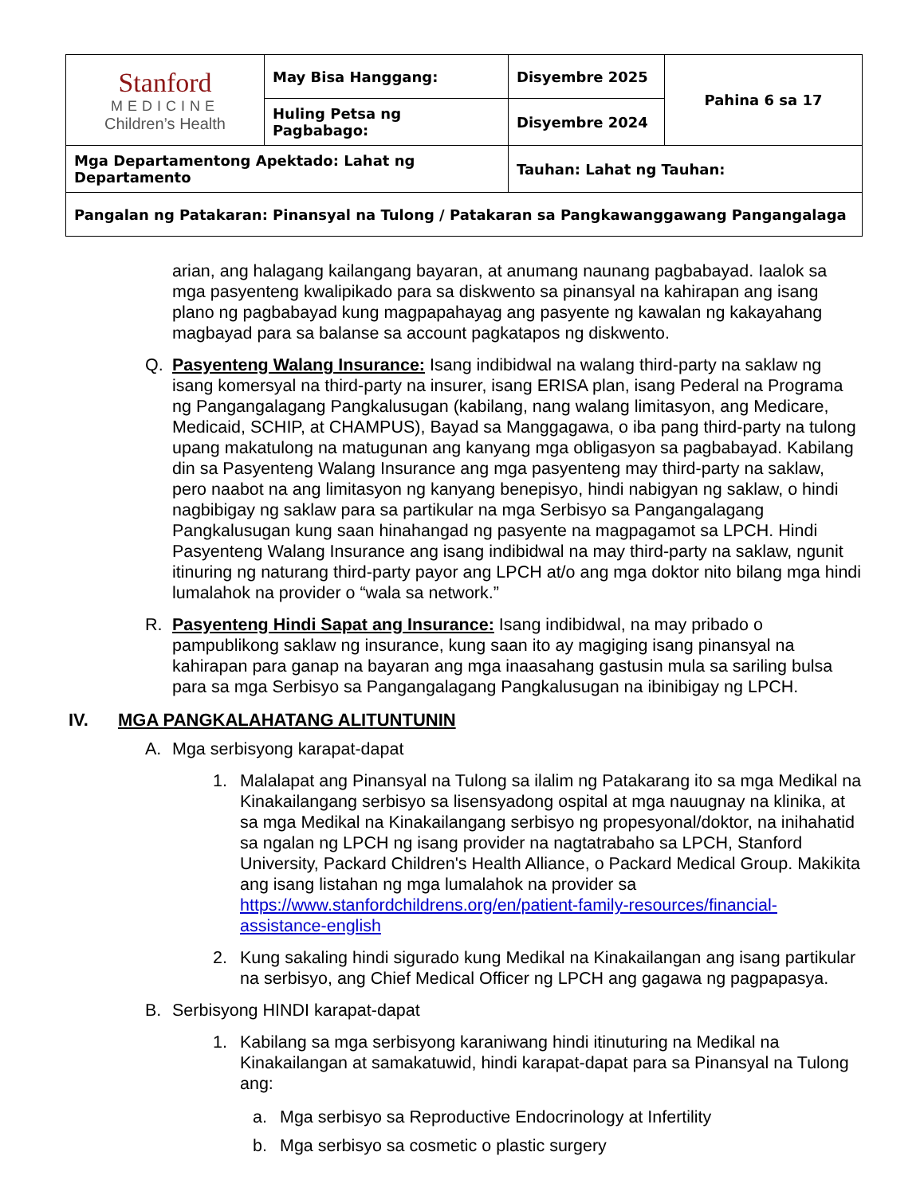| Stanford MEDICINE Children’s Health | May Bisa Hanggang: | Disyembre 2025 | Pahina 6 sa 17 |
| | Huling Petsa ng Pagbabago: | Disyembre 2024 | |
| Mga Departamentong Apektado: Lahat ng Departamento | | Tauhan: Lahat ng Tauhan: | |
| Pangalan ng Patakaran: Pinansyal na Tulong / Patakaran sa Pangkawanggawang Pangangalaga | | | |
arian, ang halagang kailangang bayaran, at anumang naunang pagbabayad. Iaalok sa mga pasyenteng kwalipikado para sa diskwento sa pinansyal na kahirapan ang isang plano ng pagbabayad kung magpapahayag ang pasyente ng kawalan ng kakayahang magbayad para sa balanse sa account pagkatapos ng diskwento.
Q. Pasyenteng Walang Insurance: Isang indibidwal na walang third-party na saklaw ng isang komersyal na third-party na insurer, isang ERISA plan, isang Pederal na Programa ng Pangangalagang Pangkalusugan (kabilang, nang walang limitasyon, ang Medicare, Medicaid, SCHIP, at CHAMPUS), Bayad sa Manggagawa, o iba pang third-party na tulong upang makatulong na matugunan ang kanyang mga obligasyon sa pagbabayad. Kabilang din sa Pasyenteng Walang Insurance ang mga pasyenteng may third-party na saklaw, pero naabot na ang limitasyon ng kanyang benepisyo, hindi nabigyan ng saklaw, o hindi nagbibigay ng saklaw para sa partikular na mga Serbisyo sa Pangangalagang Pangkalusugan kung saan hinahangad ng pasyente na magpagamot sa LPCH. Hindi Pasyenteng Walang Insurance ang isang indibidwal na may third-party na saklaw, ngunit itinuring ng naturang third-party payor ang LPCH at/o ang mga doktor nito bilang mga hindi lumalahok na provider o “wala sa network.”
R. Pasyenteng Hindi Sapat ang Insurance: Isang indibidwal, na may pribado o pampublikong saklaw ng insurance, kung saan ito ay magiging isang pinansyal na kahirapan para ganap na bayaran ang mga inaasahang gastusin mula sa sariling bulsa para sa mga Serbisyo sa Pangangalagang Pangkalusugan na ibinibigay ng LPCH.
IV. MGA PANGKALAHATANG ALITUNTUNIN
A. Mga serbisyong karapat-dapat
1. Malalapat ang Pinansyal na Tulong sa ilalim ng Patakarang ito sa mga Medikal na Kinakailangang serbisyo sa lisensyadong ospital at mga nauugnay na klinika, at sa mga Medikal na Kinakailangang serbisyo ng propesyonal/doktor, na inihahatid sa ngalan ng LPCH ng isang provider na nagtatrabaho sa LPCH, Stanford University, Packard Children's Health Alliance, o Packard Medical Group. Makikita ang isang listahan ng mga lumalahok na provider sa https://www.stanfordchildrens.org/en/patient-family-resources/financial-assistance-english
2. Kung sakaling hindi sigurado kung Medikal na Kinakailangan ang isang partikular na serbisyo, ang Chief Medical Officer ng LPCH ang gagawa ng pagpapasya.
B. Serbisyong HINDI karapat-dapat
1. Kabilang sa mga serbisyong karaniwang hindi itinuturing na Medikal na Kinakailangan at samakatuwid, hindi karapat-dapat para sa Pinansyal na Tulong ang:
a. Mga serbisyo sa Reproductive Endocrinology at Infertility
b. Mga serbisyo sa cosmetic o plastic surgery